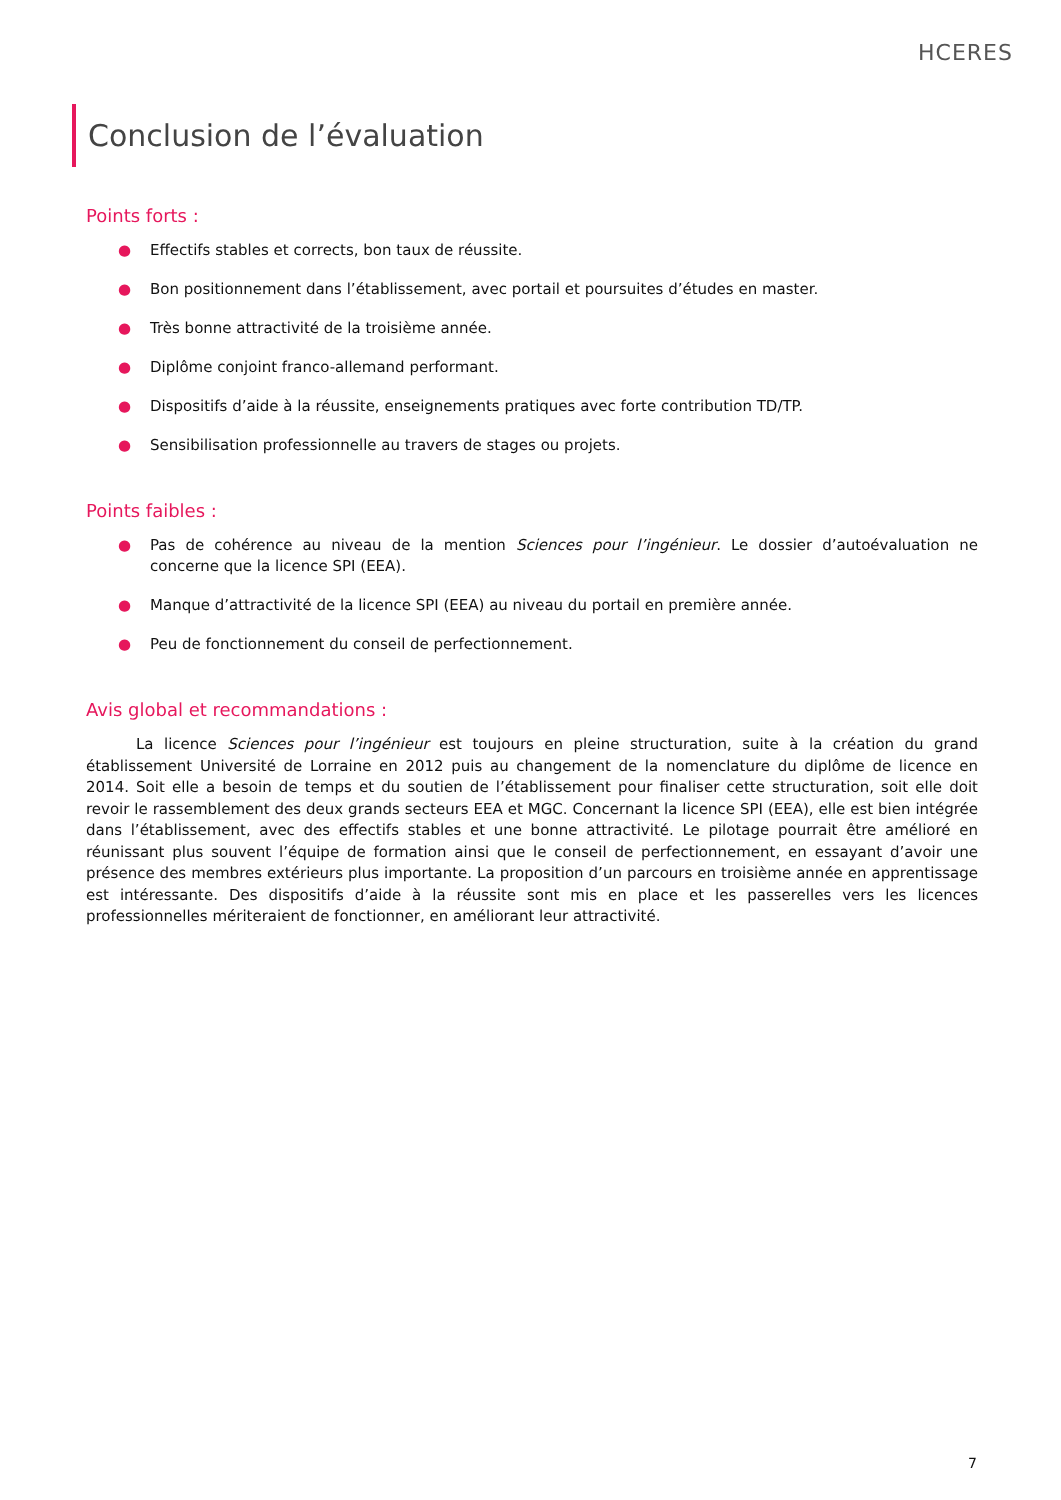HCERES
Conclusion de l’évaluation
Points forts :
● Effectifs stables et corrects, bon taux de réussite.
● Bon positionnement dans l’établissement, avec portail et poursuites d’études en master.
● Très bonne attractivité de la troisième année.
● Diplôme conjoint franco-allemand performant.
● Dispositifs d’aide à la réussite, enseignements pratiques avec forte contribution TD/TP.
● Sensibilisation professionnelle au travers de stages ou projets.
Points faibles :
● Pas de cohérence au niveau de la mention Sciences pour l’ingénieur. Le dossier d’autoévaluation ne concerne que la licence SPI (EEA).
● Manque d’attractivité de la licence SPI (EEA) au niveau du portail en première année.
● Peu de fonctionnement du conseil de perfectionnement.
Avis global et recommandations :
La licence Sciences pour l’ingénieur est toujours en pleine structuration, suite à la création du grand établissement Université de Lorraine en 2012 puis au changement de la nomenclature du diplôme de licence en 2014. Soit elle a besoin de temps et du soutien de l’établissement pour finaliser cette structuration, soit elle doit revoir le rassemblement des deux grands secteurs EEA et MGC. Concernant la licence SPI (EEA), elle est bien intégrée dans l’établissement, avec des effectifs stables et une bonne attractivité. Le pilotage pourrait être amélioré en réunissant plus souvent l’équipe de formation ainsi que le conseil de perfectionnement, en essayant d’avoir une présence des membres extérieurs plus importante. La proposition d’un parcours en troisième année en apprentissage est intéressante. Des dispositifs d’aide à la réussite sont mis en place et les passerelles vers les licences professionnelles mériteraient de fonctionner, en améliorant leur attractivité.
7